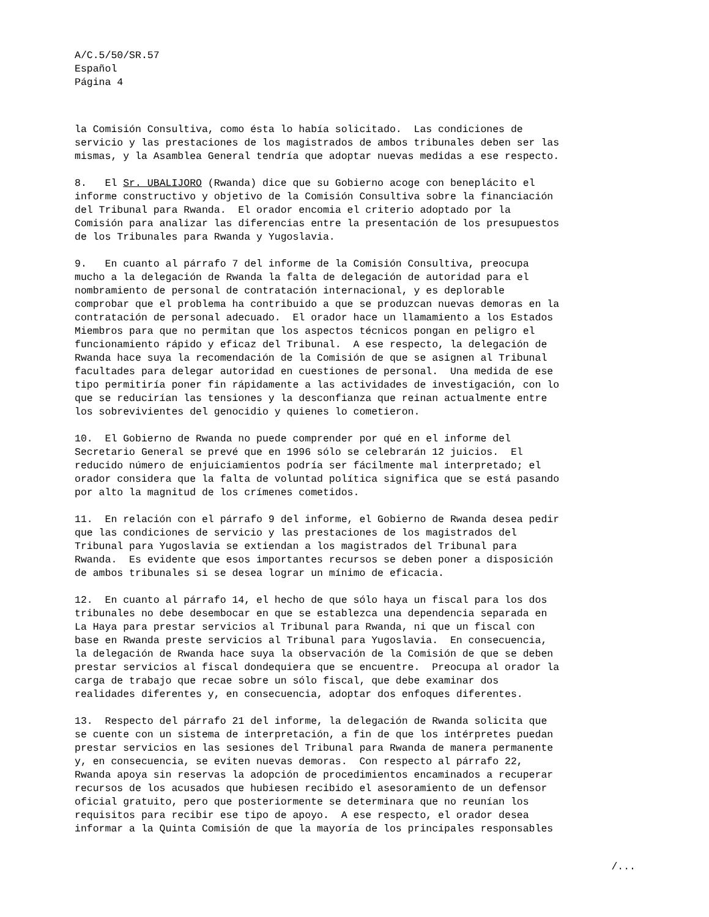A/C.5/50/SR.57
Español
Página 4
la Comisión Consultiva, como ésta lo había solicitado. Las condiciones de servicio y las prestaciones de los magistrados de ambos tribunales deben ser las mismas, y la Asamblea General tendría que adoptar nuevas medidas a ese respecto.
8. El Sr. UBALIJORO (Rwanda) dice que su Gobierno acoge con beneplácito el informe constructivo y objetivo de la Comisión Consultiva sobre la financiación del Tribunal para Rwanda. El orador encomia el criterio adoptado por la Comisión para analizar las diferencias entre la presentación de los presupuestos de los Tribunales para Rwanda y Yugoslavia.
9. En cuanto al párrafo 7 del informe de la Comisión Consultiva, preocupa mucho a la delegación de Rwanda la falta de delegación de autoridad para el nombramiento de personal de contratación internacional, y es deplorable comprobar que el problema ha contribuido a que se produzcan nuevas demoras en la contratación de personal adecuado. El orador hace un llamamiento a los Estados Miembros para que no permitan que los aspectos técnicos pongan en peligro el funcionamiento rápido y eficaz del Tribunal. A ese respecto, la delegación de Rwanda hace suya la recomendación de la Comisión de que se asignen al Tribunal facultades para delegar autoridad en cuestiones de personal. Una medida de ese tipo permitiría poner fin rápidamente a las actividades de investigación, con lo que se reducirían las tensiones y la desconfianza que reinan actualmente entre los sobrevivientes del genocidio y quienes lo cometieron.
10. El Gobierno de Rwanda no puede comprender por qué en el informe del Secretario General se prevé que en 1996 sólo se celebrarán 12 juicios. El reducido número de enjuiciamientos podría ser fácilmente mal interpretado; el orador considera que la falta de voluntad política significa que se está pasando por alto la magnitud de los crímenes cometidos.
11. En relación con el párrafo 9 del informe, el Gobierno de Rwanda desea pedir que las condiciones de servicio y las prestaciones de los magistrados del Tribunal para Yugoslavia se extiendan a los magistrados del Tribunal para Rwanda. Es evidente que esos importantes recursos se deben poner a disposición de ambos tribunales si se desea lograr un mínimo de eficacia.
12. En cuanto al párrafo 14, el hecho de que sólo haya un fiscal para los dos tribunales no debe desembocar en que se establezca una dependencia separada en La Haya para prestar servicios al Tribunal para Rwanda, ni que un fiscal con base en Rwanda preste servicios al Tribunal para Yugoslavia. En consecuencia, la delegación de Rwanda hace suya la observación de la Comisión de que se deben prestar servicios al fiscal dondequiera que se encuentre. Preocupa al orador la carga de trabajo que recae sobre un sólo fiscal, que debe examinar dos realidades diferentes y, en consecuencia, adoptar dos enfoques diferentes.
13. Respecto del párrafo 21 del informe, la delegación de Rwanda solicita que se cuente con un sistema de interpretación, a fin de que los intérpretes puedan prestar servicios en las sesiones del Tribunal para Rwanda de manera permanente y, en consecuencia, se eviten nuevas demoras. Con respecto al párrafo 22, Rwanda apoya sin reservas la adopción de procedimientos encaminados a recuperar recursos de los acusados que hubiesen recibido el asesoramiento de un defensor oficial gratuito, pero que posteriormente se determinara que no reunían los requisitos para recibir ese tipo de apoyo. A ese respecto, el orador desea informar a la Quinta Comisión de que la mayoría de los principales responsables
/...